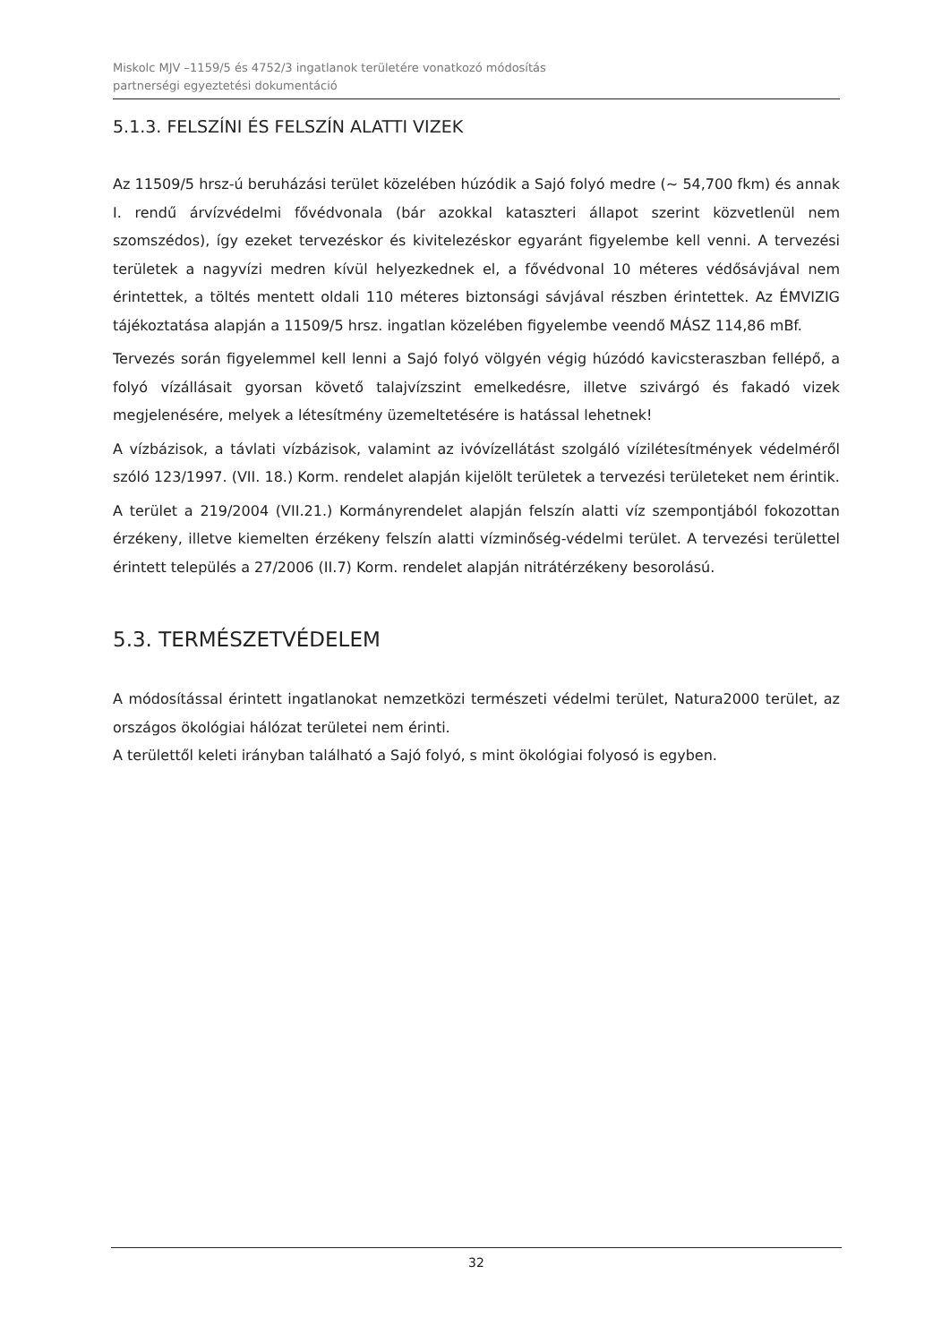Miskolc MJV –1159/5 és 4752/3 ingatlanok területére vonatkozó módosítás
partnerségi egyeztetési dokumentáció
5.1.3. FELSZÍNI ÉS FELSZÍN ALATTI VIZEK
Az 11509/5 hrsz-ú beruházási terület közelében húzódik a Sajó folyó medre (~ 54,700 fkm) és annak I. rendű árvízvédelmi fővédvonala (bár azokkal kataszteri állapot szerint közvetlenül nem szomszédos), így ezeket tervezéskor és kivitelezéskor egyaránt figyelembe kell venni. A tervezési területek a nagyvízi medren kívül helyezkednek el, a fővédvonal 10 méteres védősávjával nem érintettek, a töltés mentett oldali 110 méteres biztonsági sávjával részben érintettek. Az ÉMVIZIG tájékoztatása alapján a 11509/5 hrsz. ingatlan közelében figyelembe veendő MÁSZ 114,86 mBf.
Tervezés során figyelemmel kell lenni a Sajó folyó völgyén végig húzódó kavicsteraszban fellépő, a folyó vízállásait gyorsan követő talajvízszint emelkedésre, illetve szivárgó és fakadó vizek megjelenésére, melyek a létesítmény üzemeltetésére is hatással lehetnek!
A vízbázisok, a távlati vízbázisok, valamint az ivóvízellátást szolgáló vízilétesítmények védelméről szóló 123/1997. (VII. 18.) Korm. rendelet alapján kijelölt területek a tervezési területeket nem érintik.
A terület a 219/2004 (VII.21.) Kormányrendelet alapján felszín alatti víz szempontjából fokozottan érzékeny, illetve kiemelten érzékeny felszín alatti vízminőség-védelmi terület. A tervezési területtel érintett település a 27/2006 (II.7) Korm. rendelet alapján nitrátérzékeny besorolású.
5.3. TERMÉSZETVÉDELEM
A módosítással érintett ingatlanokat nemzetközi természeti védelmi terület, Natura2000 terület, az országos ökológiai hálózat területei nem érinti.
A területtől keleti irányban található a Sajó folyó, s mint ökológiai folyosó is egyben.
32